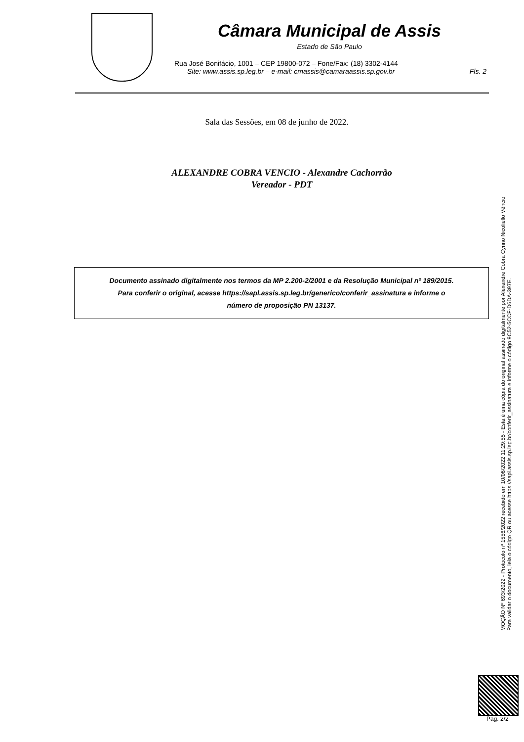Câmara Municipal de Assis
Estado de São Paulo
Rua José Bonifácio, 1001 – CEP 19800-072 – Fone/Fax: (18) 3302-4144
Site: www.assis.sp.leg.br – e-mail: cmassis@camaraassis.sp.gov.br Fls. 2
Sala das Sessões, em 08 de junho de 2022.
ALEXANDRE COBRA VENCIO - Alexandre Cachorrão
Vereador - PDT
Documento assinado digitalmente nos termos da MP 2.200-2/2001 e da Resolução Municipal nº 189/2015.
Para conferir o original, acesse https://sapl.assis.sp.leg.br/generico/conferir_assinatura e informe o
número de proposição PN 13137.
MOÇÃO Nº 693/2022 - Protocolo nº 1556/2022 recebido em 10/06/2022 11:29:55 - Esta é uma cópia do original assinado digitalmente por Alexandre Cobra Cyrino Nicoliello Vêncio
Para validar o documento, leia o código QR ou acesse https://sapl.assis.sp.leg.br/conferir_assinatura e informe o código 9C52-5CCF-D6DA-397E.
Pag. 2/2